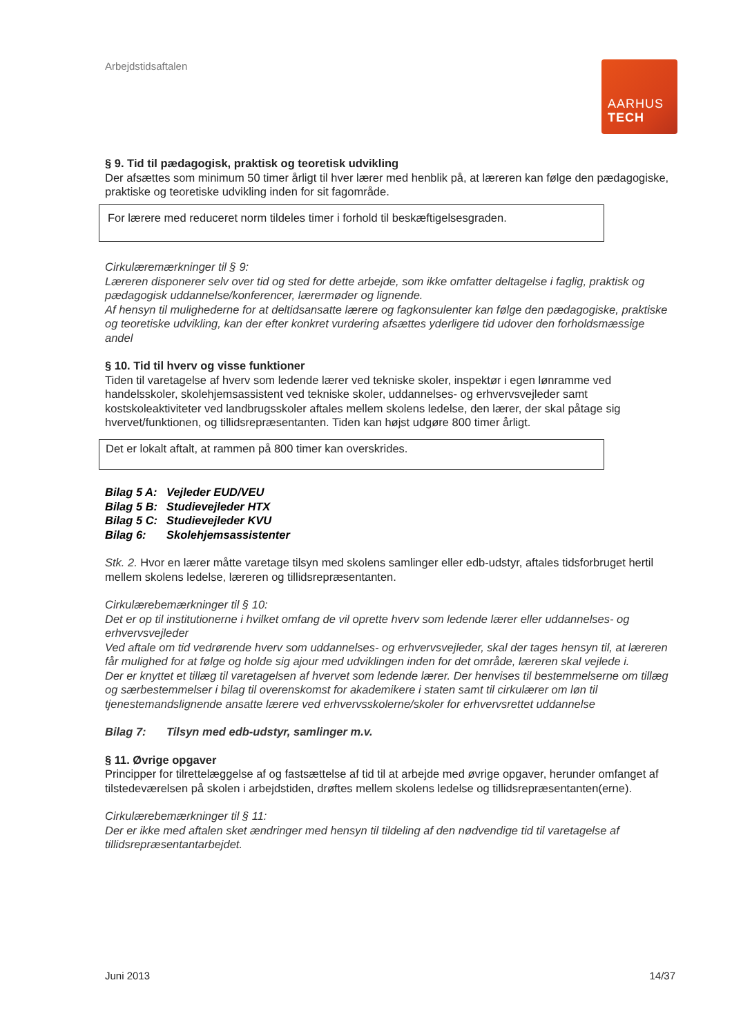AARHUS
TECH
Arbejdstidsaftalen
§ 9. Tid til pædagogisk, praktisk og teoretisk udvikling
Der afsættes som minimum 50 timer årligt til hver lærer med henblik på, at læreren kan følge den pædagogiske, praktiske og teoretiske udvikling inden for sit fagområde.
For lærere med reduceret norm tildeles timer i forhold til beskæftigelsesgraden.
Cirkulæremærkninger til § 9:
Læreren disponerer selv over tid og sted for dette arbejde, som ikke omfatter deltagelse i faglig, praktisk og pædagogisk uddannelse/konferencer, lærermøder og lignende.
Af hensyn til mulighederne for at deltidsansatte lærere og fagkonsulenter kan følge den pædagogiske, praktiske og teoretiske udvikling, kan der efter konkret vurdering afsættes yderligere tid udover den forholdsmæssige andel
§ 10. Tid til hverv og visse funktioner
Tiden til varetagelse af hverv som ledende lærer ved tekniske skoler, inspektør i egen lønramme ved handelsskoler, skolehjemsassistent ved tekniske skoler, uddannelses- og erhvervsvejleder samt kostskoleaktiviteter ved landbrugsskoler aftales mellem skolens ledelse, den lærer, der skal påtage sig hvervet/funktionen, og tillidsrepræsentanten. Tiden kan højst udgøre 800 timer årligt.
Det er lokalt aftalt, at rammen på 800 timer kan overskrides.
Bilag 5 A: Vejleder EUD/VEU
Bilag 5 B: Studievejleder HTX
Bilag 5 C: Studievejleder KVU
Bilag 6: Skolehjemsassistenter
Stk. 2. Hvor en lærer måtte varetage tilsyn med skolens samlinger eller edb-udstyr, aftales tidsforbruget hertil mellem skolens ledelse, læreren og tillidsrepræsentanten.
Cirkulærebemærkninger til § 10:
Det er op til institutionerne i hvilket omfang de vil oprette hverv som ledende lærer eller uddannelses- og erhvervsvejleder
Ved aftale om tid vedrørende hverv som uddannelses- og erhvervsvejleder, skal der tages hensyn til, at læreren får mulighed for at følge og holde sig ajour med udviklingen inden for det område, læreren skal vejlede i.
Der er knyttet et tillæg til varetagelsen af hvervet som ledende lærer. Der henvises til bestemmelserne om tillæg og særbestemmelser i bilag til overenskomst for akademikere i staten samt til cirkulærer om løn til tjenestemandslignende ansatte lærere ved erhvervsskolerne/skoler for erhvervsrettet uddannelse
Bilag 7: Tilsyn med edb-udstyr, samlinger m.v.
§ 11. Øvrige opgaver
Principper for tilrettelæggelse af og fastsættelse af tid til at arbejde med øvrige opgaver, herunder omfanget af tilstedeværelsen på skolen i arbejdstiden, drøftes mellem skolens ledelse og tillidsrepræsentanten(erne).
Cirkulærebemærkninger til § 11:
Der er ikke med aftalen sket ændringer med hensyn til tildeling af den nødvendige tid til varetagelse af tillidsrepræsentantarbejdet.
Juni 2013 14/37